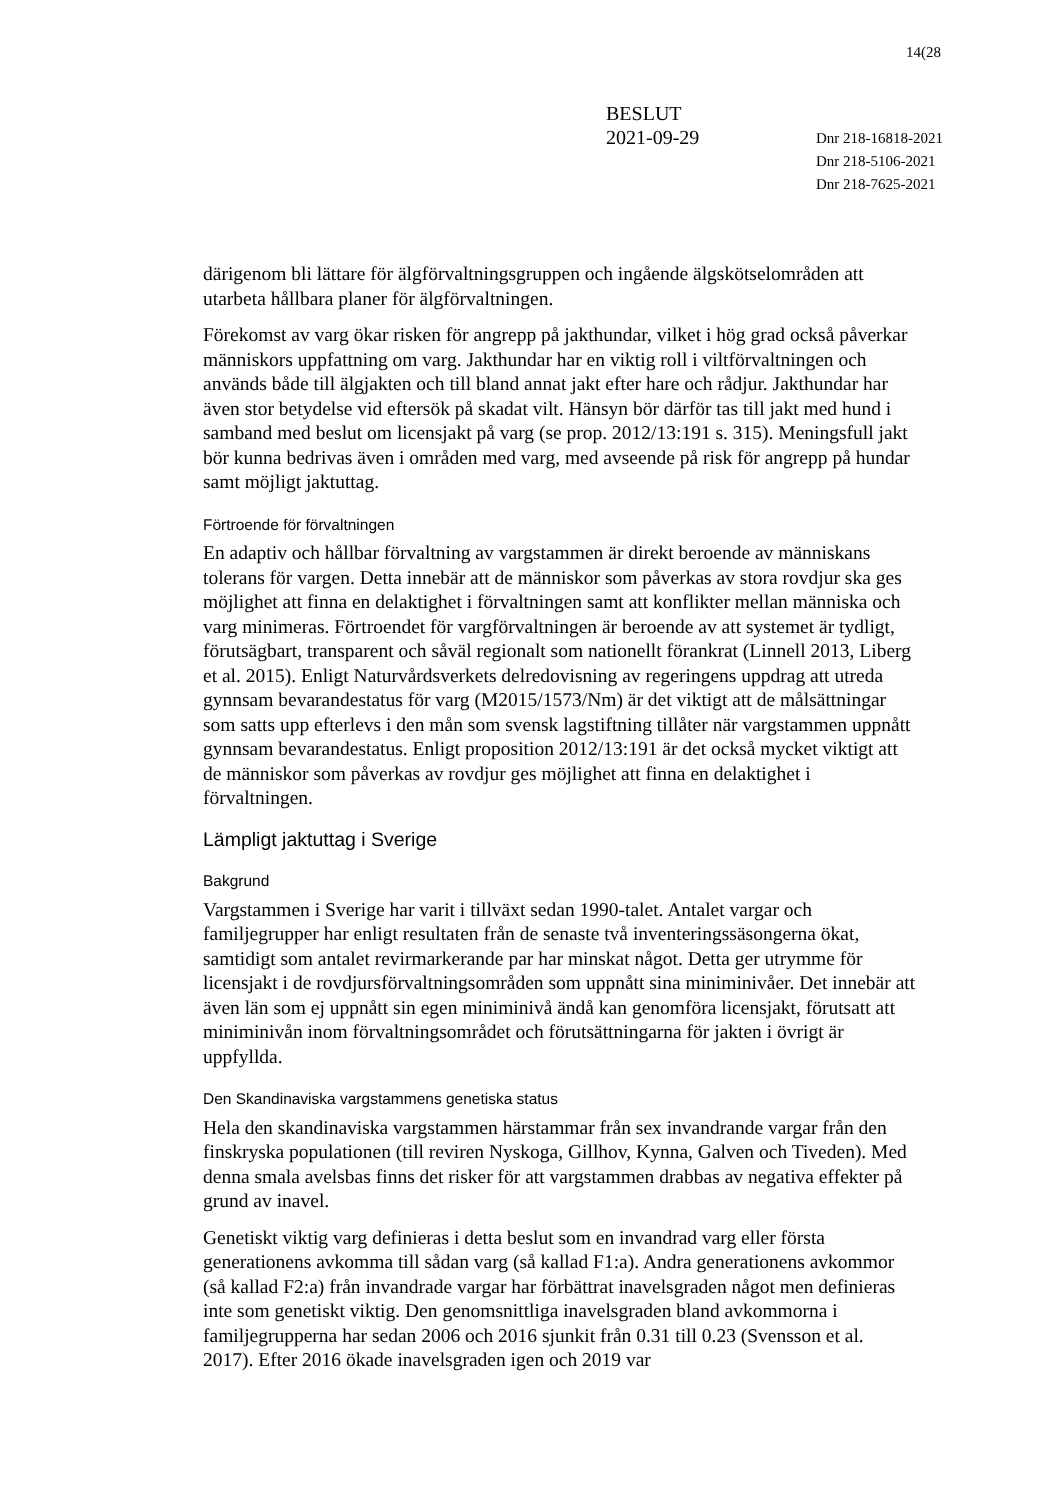14(28
BESLUT
2021-09-29
Dnr 218-16818-2021
Dnr 218-5106-2021
Dnr 218-7625-2021
därigenom bli lättare för älgförvaltningsgruppen och ingående älgskötselområden att utarbeta hållbara planer för älgförvaltningen.
Förekomst av varg ökar risken för angrepp på jakthundar, vilket i hög grad också påverkar människors uppfattning om varg. Jakthundar har en viktig roll i viltförvaltningen och används både till älgjakten och till bland annat jakt efter hare och rådjur. Jakthundar har även stor betydelse vid eftersök på skadat vilt. Hänsyn bör därför tas till jakt med hund i samband med beslut om licensjakt på varg (se prop. 2012/13:191 s. 315). Meningsfull jakt bör kunna bedrivas även i områden med varg, med avseende på risk för angrepp på hundar samt möjligt jaktuttag.
Förtroende för förvaltningen
En adaptiv och hållbar förvaltning av vargstammen är direkt beroende av människans tolerans för vargen. Detta innebär att de människor som påverkas av stora rovdjur ska ges möjlighet att finna en delaktighet i förvaltningen samt att konflikter mellan människa och varg minimeras. Förtroendet för vargförvaltningen är beroende av att systemet är tydligt, förutsägbart, transparent och såväl regionalt som nationellt förankrat (Linnell 2013, Liberg et al. 2015). Enligt Naturvårdsverkets delredovisning av regeringens uppdrag att utreda gynnsam bevarandestatus för varg (M2015/1573/Nm) är det viktigt att de målsättningar som satts upp efterlevs i den mån som svensk lagstiftning tillåter när vargstammen uppnått gynnsam bevarandestatus. Enligt proposition 2012/13:191 är det också mycket viktigt att de människor som påverkas av rovdjur ges möjlighet att finna en delaktighet i förvaltningen.
Lämpligt jaktuttag i Sverige
Bakgrund
Vargstammen i Sverige har varit i tillväxt sedan 1990-talet. Antalet vargar och familjegrupper har enligt resultaten från de senaste två inventeringssäsongerna ökat, samtidigt som antalet revirmarkerande par har minskat något. Detta ger utrymme för licensjakt i de rovdjursförvaltningsområden som uppnått sina miniminivåer. Det innebär att även län som ej uppnått sin egen miniminivå ändå kan genomföra licensjakt, förutsatt att miniminivån inom förvaltningsområdet och förutsättningarna för jakten i övrigt är uppfyllda.
Den Skandinaviska vargstammens genetiska status
Hela den skandinaviska vargstammen härstammar från sex invandrande vargar från den finskryska populationen (till reviren Nyskoga, Gillhov, Kynna, Galven och Tiveden). Med denna smala avelsbas finns det risker för att vargstammen drabbas av negativa effekter på grund av inavel.
Genetiskt viktig varg definieras i detta beslut som en invandrad varg eller första generationens avkomma till sådan varg (så kallad F1:a). Andra generationens avkommor (så kallad F2:a) från invandrade vargar har förbättrat inavelsgraden något men definieras inte som genetiskt viktig. Den genomsnittliga inavelsgraden bland avkommorna i familjegrupperna har sedan 2006 och 2016 sjunkit från 0.31 till 0.23 (Svensson et al. 2017). Efter 2016 ökade inavelsgraden igen och 2019 var